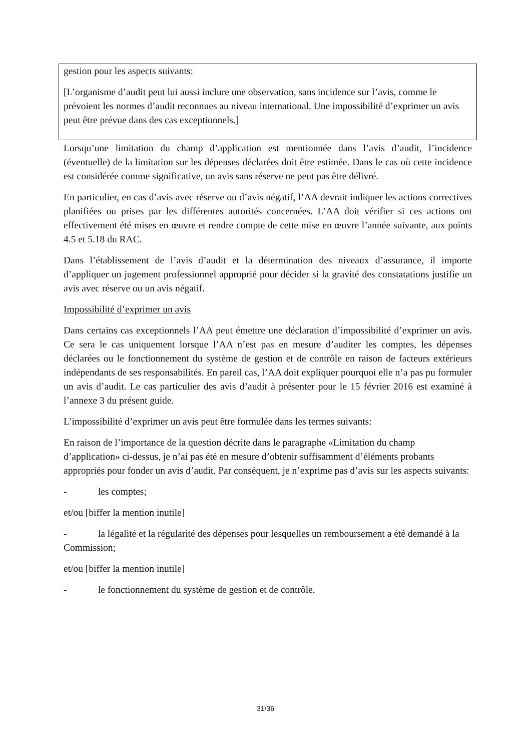gestion pour les aspects suivants:
[L’organisme d’audit peut lui aussi inclure une observation, sans incidence sur l’avis, comme le prévoient les normes d’audit reconnues au niveau international. Une impossibilité d’exprimer un avis peut être prévue dans des cas exceptionnels.]
Lorsqu’une limitation du champ d’application est mentionnée dans l’avis d’audit, l’incidence (éventuelle) de la limitation sur les dépenses déclarées doit être estimée. Dans le cas où cette incidence est considérée comme significative, un avis sans réserve ne peut pas être délivré.
En particulier, en cas d’avis avec réserve ou d’avis négatif, l’AA devrait indiquer les actions correctives planifiées ou prises par les différentes autorités concernées. L’AA doit vérifier si ces actions ont effectivement été mises en œuvre et rendre compte de cette mise en œuvre l’année suivante, aux points 4.5 et 5.18 du RAC.
Dans l’établissement de l’avis d’audit et la détermination des niveaux d’assurance, il importe d’appliquer un jugement professionnel approprié pour décider si la gravité des constatations justifie un avis avec réserve ou un avis négatif.
Impossibilité d’exprimer un avis
Dans certains cas exceptionnels l’AA peut émettre une déclaration d’impossibilité d’exprimer un avis. Ce sera le cas uniquement lorsque l’AA n’est pas en mesure d’auditer les comptes, les dépenses déclarées ou le fonctionnement du système de gestion et de contrôle en raison de facteurs extérieurs indépendants de ses responsabilités. En pareil cas, l’AA doit expliquer pourquoi elle n’a pas pu formuler un avis d’audit. Le cas particulier des avis d’audit à présenter pour le 15 février 2016 est examiné à l’annexe 3 du présent guide.
L’impossibilité d’exprimer un avis peut être formulée dans les termes suivants:
En raison de l’importance de la question décrite dans le paragraphe «Limitation du champ d’application» ci-dessus, je n’ai pas été en mesure d’obtenir suffisamment d’éléments probants appropriés pour fonder un avis d’audit. Par conséquent, je n’exprime pas d’avis sur les aspects suivants:
- les comptes;
et/ou [biffer la mention inutile]
- la légalité et la régularité des dépenses pour lesquelles un remboursement a été demandé à la Commission;
et/ou [biffer la mention inutile]
- le fonctionnement du système de gestion et de contrôle.
31/36